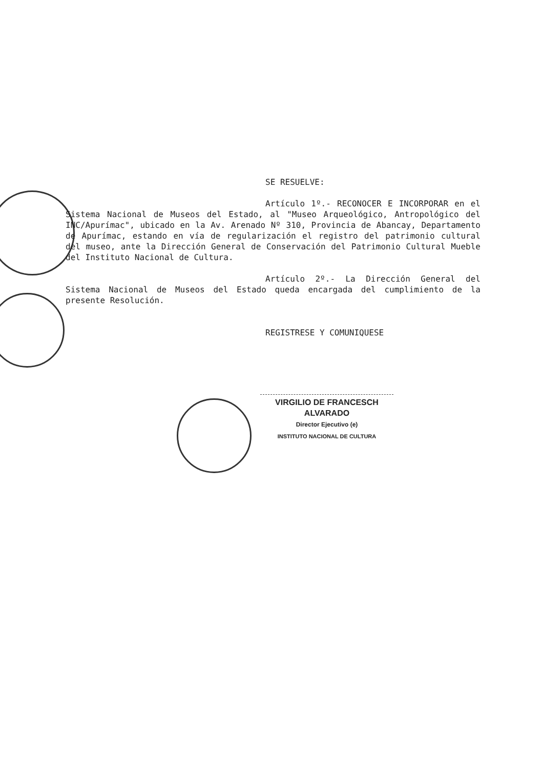SE RESUELVE:
Artículo 1º.- RECONOCER E INCORPORAR en el Sistema Nacional de Museos del Estado, al "Museo Arqueológico, Antropológico del INC/Apurímac", ubicado en la Av. Arenado Nº 310, Provincia de Abancay, Departamento de Apurímac, estando en vía de regularización el registro del patrimonio cultural del museo, ante la Dirección General de Conservación del Patrimonio Cultural Mueble del Instituto Nacional de Cultura.
Artículo 2º.- La Dirección General del Sistema Nacional de Museos del Estado queda encargada del cumplimiento de la presente Resolución.
REGISTRESE Y COMUNIQUESE
VIRGILIO DE FRANCESCH ALVARADO
Director Ejecutivo (e)
INSTITUTO NACIONAL DE CULTURA